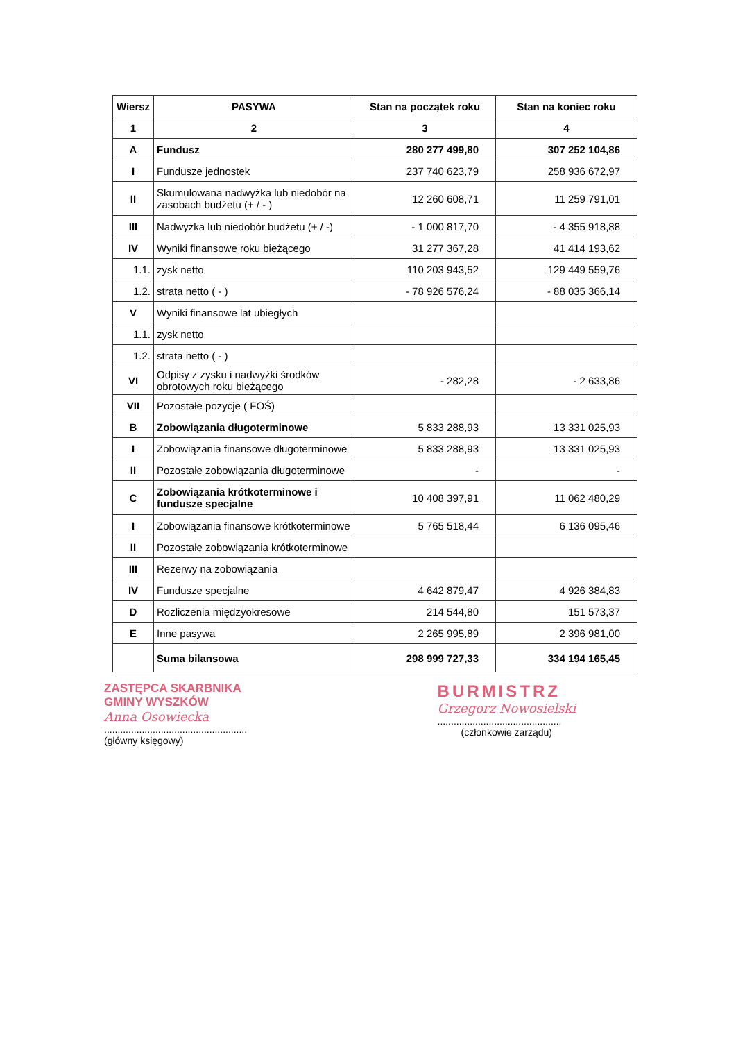| Wiersz | PASYWA | Stan na początek roku | Stan na koniec roku |
| --- | --- | --- | --- |
| 1 | 2 | 3 | 4 |
| A | Fundusz | 280 277 499,80 | 307 252 104,86 |
| I | Fundusze jednostek | 237 740 623,79 | 258 936 672,97 |
| II | Skumulowana nadwyżka lub niedobór na zasobach budżetu (+ / - ) | 12 260 608,71 | 11 259 791,01 |
| III | Nadwyżka lub niedobór budżetu (+ / -) | - 1 000 817,70 | - 4 355 918,88 |
| IV | Wyniki finansowe roku bieżącego | 31 277 367,28 | 41 414 193,62 |
| 1.1. | zysk netto | 110 203 943,52 | 129 449 559,76 |
| 1.2. | strata netto ( - ) | - 78 926 576,24 | - 88 035 366,14 |
| V | Wyniki finansowe lat ubiegłych | | |
| 1.1. | zysk netto | | |
| 1.2. | strata netto ( - ) | | |
| VI | Odpisy z zysku i nadwyżki środków obrotowych roku bieżącego | - 282,28 | - 2 633,86 |
| VII | Pozostałe pozycje ( FOŚ) | | |
| B | Zobowiązania długoterminowe | 5 833 288,93 | 13 331 025,93 |
| I | Zobowiązania finansowe długoterminowe | 5 833 288,93 | 13 331 025,93 |
| II | Pozostałe zobowiązania długoterminowe | - | - |
| C | Zobowiązania krótkoterminowe i fundusze specjalne | 10 408 397,91 | 11 062 480,29 |
| I | Zobowiązania finansowe krótkoterminowe | 5 765 518,44 | 6 136 095,46 |
| II | Pozostałe zobowiązania krótkoterminowe | | |
| III | Rezerwy na zobowiązania | | |
| IV | Fundusze specjalne | 4 642 879,47 | 4 926 384,83 |
| D | Rozliczenia międzyokresowe | 214 544,80 | 151 573,37 |
| E | Inne pasywa | 2 265 995,89 | 2 396 981,00 |
| | Suma bilansowa | 298 999 727,33 | 334 194 165,45 |
ZASTĘPCA SKARBNIKA
GMINY WYSZKÓW
Anna Osowiecka
.....................................................
(główny księgowy)
BURMISTRZ
Grzegorz Nowosielski
..............................................
(członkowie zarządu)